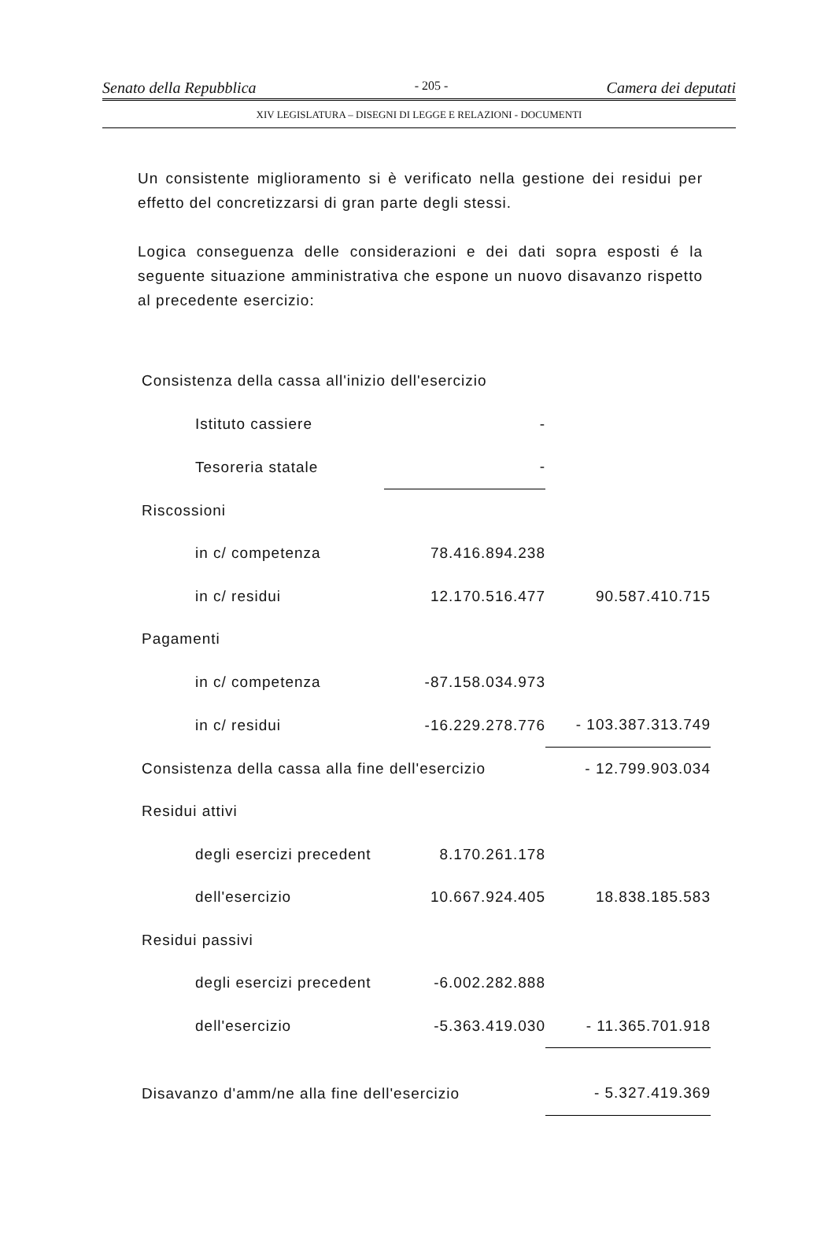Senato della Repubblica - 205 - Camera dei deputati
XIV LEGISLATURA – DISEGNI DI LEGGE E RELAZIONI - DOCUMENTI
Un consistente miglioramento si è verificato nella gestione dei residui per effetto del concretizzarsi di gran parte degli stessi.
Logica conseguenza delle considerazioni e dei dati sopra esposti é la seguente situazione amministrativa che espone un nuovo disavanzo rispetto al precedente esercizio:
| Consistenza della cassa all'inizio dell'esercizio | | |
| Istituto cassiere | - | |
| Tesoreria statale | - | |
| Riscossioni | | |
| in c/ competenza | 78.416.894.238 | |
| in c/ residui | 12.170.516.477 | 90.587.410.715 |
| Pagamenti | | |
| in c/ competenza | -87.158.034.973 | |
| in c/ residui | -16.229.278.776 | - 103.387.313.749 |
| Consistenza della cassa alla fine dell'esercizio | | - 12.799.903.034 |
| Residui attivi | | |
| degli esercizi precedent | 8.170.261.178 | |
| dell'esercizio | 10.667.924.405 | 18.838.185.583 |
| Residui passivi | | |
| degli esercizi precedent | -6.002.282.888 | |
| dell'esercizio | -5.363.419.030 | - 11.365.701.918 |
| Disavanzo d'amm/ne alla fine dell'esercizio | | - 5.327.419.369 |